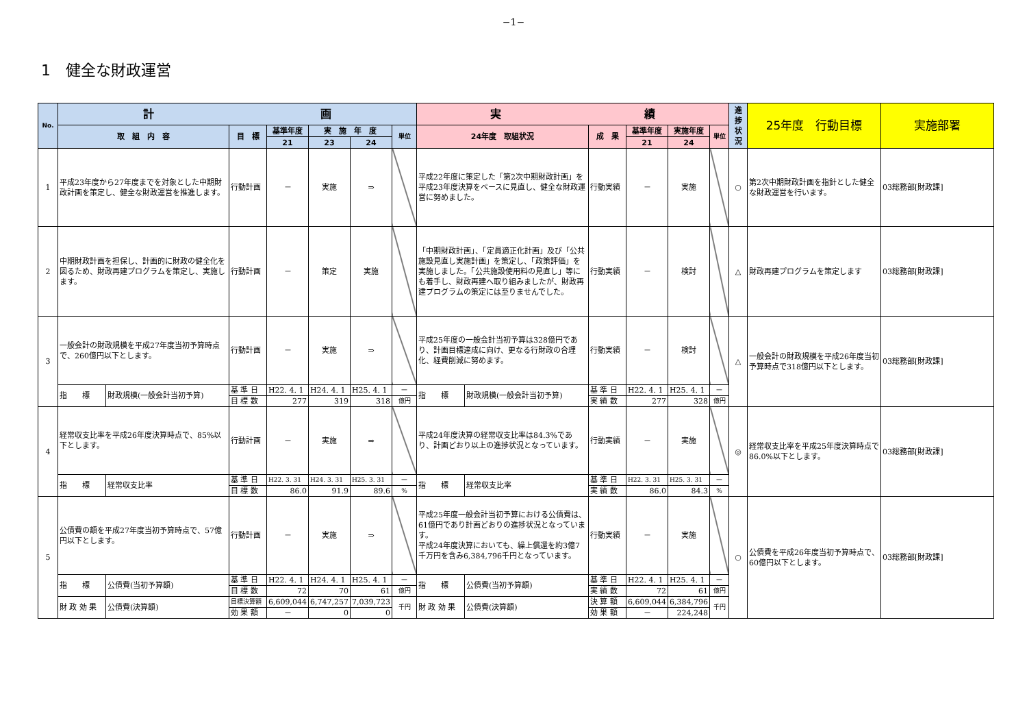−1−
1　健全な財政運営
| No. | 計 画 | | | | | | | 実 績 | | | | | | 進 捗 状 況 | 25年度 行動目標 | 実施部署 |
| --- | --- | --- | --- | --- | --- | --- | --- | --- | --- | --- | --- | --- | --- | --- | --- | --- |
| | 取 組 内 容 | | 目 標 | 基準年度 | 実 施 年 度 | | 単位 | 24年度 取組状況 | | 成 果 | 基準年度 | 実施年度 | 単位 | | | |
| | | | | 21 | 23 | 24 | | | | | 21 | 24 | | | | |
| 1 | 平成23年度から27年度までを対象とした中期財政計画を策定し、健全な財政運営を推進します。 | | 行動計画 | － | 実施 | ⇒ | | 平成22年度に策定した「第2次中期財政計画」を平成23年度決算をベースに見直し、健全な財政運営に努めました。 | | 行動実績 | － | 実施 | | ○ | 第2次中期財政計画を指針とした健全な財政運営を行います。 | 03総務部[財政課] |
| 2 | 中期財政計画を担保し、計画的に財政の健全化を図るため、財政再建プログラムを策定し、実施します。 | | 行動計画 | － | 策定 | 実施 | | 「中期財政計画」、「定員適正化計画」及び「公共施設見直し実施計画」を策定し、「政策評価」を実施しました。「公共施設使用料の見直し」等にも着手し、財政再建へ取り組みましたが、財政再建プログラムの策定には至りませんでした。 | | 行動実績 | － | 検討 | | △ | 財政再建プログラムを策定します | 03総務部[財政課] |
| 3 | 一般会計の財政規模を平成27年度当初予算時点で、260億円以下とします。 | | 行動計画 | － | 実施 | ⇒ | | 平成25年度の一般会計当初予算は328億円であり、計画目標達成に向け、更なる行財政の合理化、経費削減に努めます。 | | 行動実績 | － | 検討 | | △ | 一般会計の財政規模を平成26年度当初予算時点で318億円以下とします。 | 03総務部[財政課] |
| | 指 標 | 財政規模(一般会計当初予算) | 基 準 日 | H22. 4. 1 | H24. 4. 1 | H25. 4. 1 | － | 指 標 | 財政規模(一般会計当初予算) | 基 準 日 | H22. 4. 1 | H25. 4. 1 | － | | | |
| | | | 目 標 数 | 277 | 319 | 318 | 億円 | | | 実 績 数 | 277 | 328 | 億円 | | | |
| 4 | 経常収支比率を平成26年度決算時点で、85%以下とします。 | | 行動計画 | － | 実施 | ⇒ | | 平成24年度決算の経常収支比率は84.3%であり、計画どおり以上の進捗状況となっています。 | | 行動実績 | － | 実施 | | ◎ | 経常収支比率を平成25年度決算時点で86.0%以下とします。 | 03総務部[財政課] |
| | 指 標 | 経常収支比率 | 基 準 日 | H22. 3. 31 | H24. 3. 31 | H25. 3. 31 | － | 指 標 | 経常収支比率 | 基 準 日 | H22. 3. 31 | H25. 3. 31 | － | | | |
| | | | 目 標 数 | 86.0 | 91.9 | 89.6 | % | | | 実 績 数 | 86.0 | 84.3 | % | | | |
| 5 | 公債費の額を平成27年度当初予算時点で、57億円以下とします。 | | 行動計画 | － | 実施 | ⇒ | | 平成25年度一般会計当初予算における公債費は、61億円であり計画どおりの進捗状況となっています。 平成24年度決算においても、繰上償還を約3億7千万円を含み6,384,796千円となっています。 | | 行動実績 | － | 実施 | | ○ | 公債費を平成26年度当初予算時点で、60億円以下とします。 | 03総務部[財政課] |
| | 指 標 | 公債費(当初予算額) | 基 準 日 | H22. 4. 1 | H24. 4. 1 | H25. 4. 1 | － | 指 標 | 公債費(当初予算額) | 基 準 日 | H22. 4. 1 | H25. 4. 1 | － | | | |
| | | | 目 標 数 | 72 | 70 | 61 | 億円 | | | 実 績 数 | 72 | 61 | 億円 | | | |
| | 財 政 効 果 | 公債費(決算額) | 目標決算額 | 6,609,044 | 6,747,257 | 7,039,723 | 千円 | 財 政 効 果 | 公債費(決算額) | 決 算 額 | 6,609,044 | 6,384,796 | 千円 | | | |
| | | | 効 果 額 | － | 0 | 0 | | | | 効 果 額 | － | 224,248 | | | | |